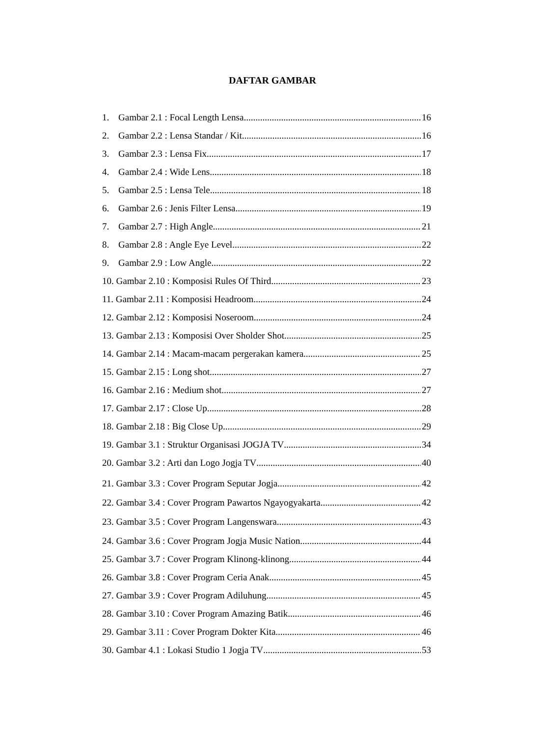DAFTAR GAMBAR
1. Gambar 2.1 : Focal Length Lensa 16
2. Gambar 2.2 : Lensa Standar / Kit 16
3. Gambar 2.3 : Lensa Fix 17
4. Gambar 2.4 : Wide Lens 18
5. Gambar 2.5 : Lensa Tele 18
6. Gambar 2.6 : Jenis Filter Lensa 19
7. Gambar 2.7 : High Angle 21
8. Gambar 2.8 : Angle Eye Level 22
9. Gambar 2.9 : Low Angle 22
10. Gambar 2.10 : Komposisi Rules Of Third 23
11. Gambar 2.11 : Komposisi Headroom 24
12. Gambar 2.12 : Komposisi Noseroom 24
13. Gambar 2.13 : Komposisi Over Sholder Shot 25
14. Gambar 2.14 : Macam-macam pergerakan kamera 25
15. Gambar 2.15 : Long shot 27
16. Gambar 2.16 : Medium shot 27
17. Gambar 2.17 : Close Up 28
18. Gambar 2.18 : Big Close Up 29
19. Gambar 3.1 : Struktur Organisasi JOGJA TV 34
20. Gambar 3.2 : Arti dan Logo Jogja TV 40
21. Gambar 3.3 : Cover Program Seputar Jogja 42
22. Gambar 3.4 : Cover Program Pawartos Ngayogyakarta 42
23. Gambar 3.5 : Cover Program Langenswara 43
24. Gambar 3.6 : Cover Program Jogja Music Nation 44
25. Gambar 3.7 : Cover Program Klinong-klinong 44
26. Gambar 3.8 : Cover Program Ceria Anak 45
27. Gambar 3.9 : Cover Program Adiluhung 45
28. Gambar 3.10 : Cover Program Amazing Batik 46
29. Gambar 3.11 : Cover Program Dokter Kita 46
30. Gambar 4.1 : Lokasi Studio 1 Jogja TV 53